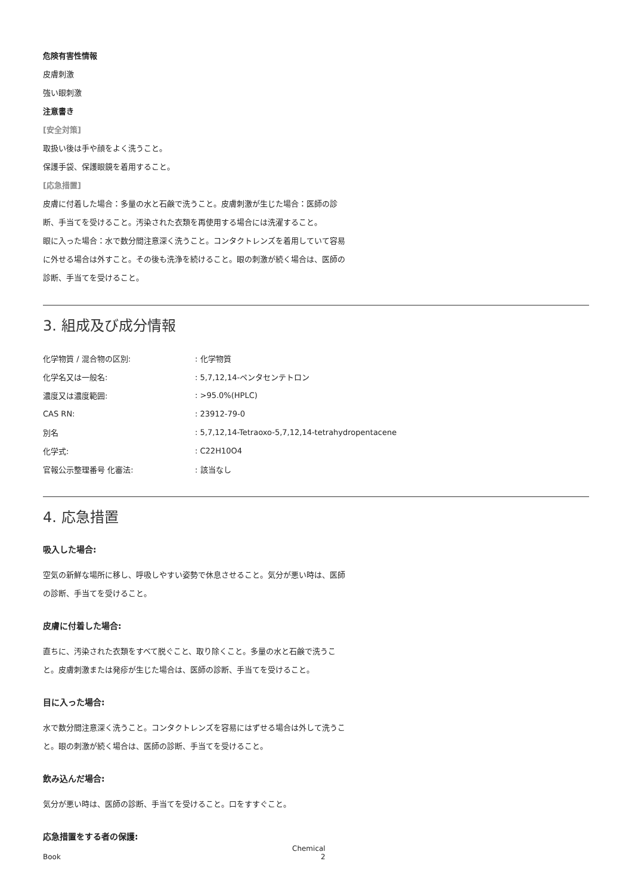危険有害性情報
皮膚刺激
強い眼刺激
注意書き
[安全対策]
取扱い後は手や顔をよく洗うこと。
保護手袋、保護眼鏡を着用すること。
[応急措置]
皮膚に付着した場合：多量の水と石鹸で洗うこと。皮膚刺激が生じた場合：医師の診断、手当てを受けること。汚染された衣類を再使用する場合には洗濯すること。
眼に入った場合：水で数分間注意深く洗うこと。コンタクトレンズを着用していて容易に外せる場合は外すこと。その後も洗浄を続けること。眼の刺激が続く場合は、医師の診断、手当てを受けること。
3. 組成及び成分情報
| 化学物質 / 混合物の区別: | : 化学物質 |
| 化学名又は一般名: | : 5,7,12,14-ペンタセンテトロン |
| 濃度又は濃度範囲: | : >95.0%(HPLC) |
| CAS RN: | : 23912-79-0 |
| 別名 | : 5,7,12,14-Tetraoxo-5,7,12,14-tetrahydropentacene |
| 化学式: | : C22H10O4 |
| 官報公示整理番号 化審法: | : 該当なし |
4. 応急措置
吸入した場合:
空気の新鮮な場所に移し、呼吸しやすい姿勢で休息させること。気分が悪い時は、医師の診断、手当てを受けること。
皮膚に付着した場合:
直ちに、汚染された衣類をすべて脱ぐこと、取り除くこと。多量の水と石鹸で洗うこと。皮膚刺激または発疹が生じた場合は、医師の診断、手当てを受けること。
目に入った場合:
水で数分間注意深く洗うこと。コンタクトレンズを容易にはずせる場合は外して洗うこと。眼の刺激が続く場合は、医師の診断、手当てを受けること。
飲み込んだ場合:
気分が悪い時は、医師の診断、手当てを受けること。口をすすぐこと。
応急措置をする者の保護:
Chemical Book 2